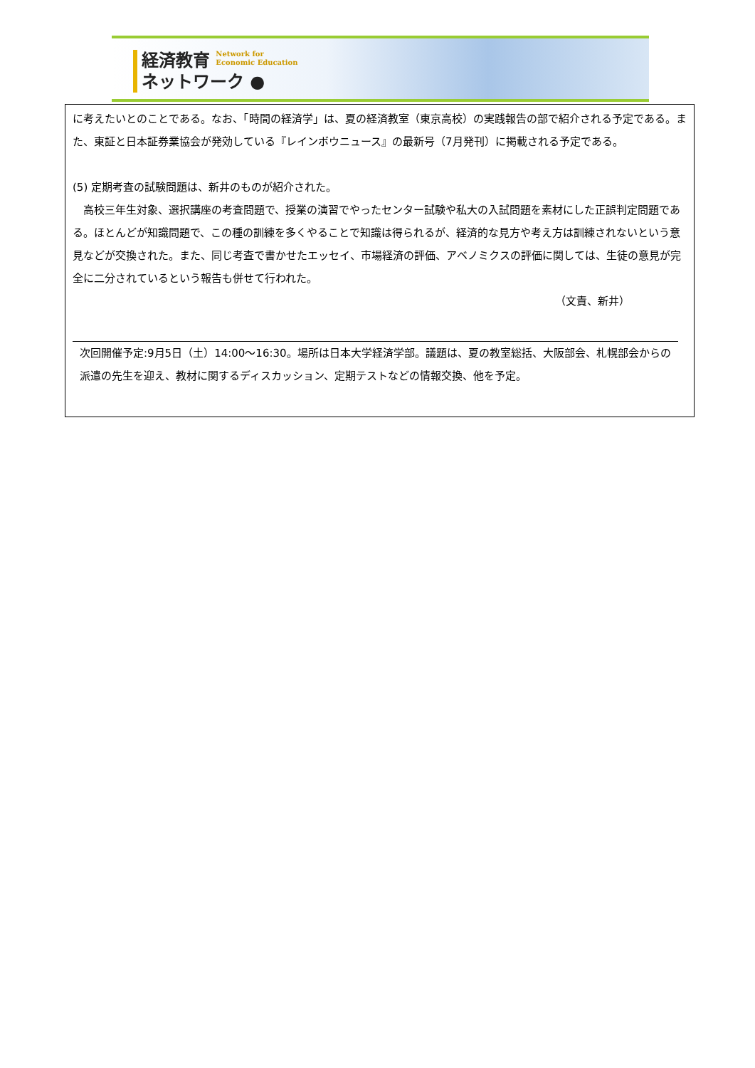経済教育 Network for
Economic Education
ネットワーク ●
に考えたいとのことである。なお、「時間の経済学」は、夏の経済教室（東京高校）の実践報告の部で紹介される予定である。また、東証と日本証券業協会が発効している『レインボウニュース』の最新号（7月発刊）に掲載される予定である。
(5) 定期考査の試験問題は、新井のものが紹介された。
　高校三年生対象、選択講座の考査問題で、授業の演習でやったセンター試験や私大の入試問題を素材にした正誤判定問題である。ほとんどが知識問題で、この種の訓練を多くやることで知識は得られるが、経済的な見方や考え方は訓練されないという意見などが交換された。また、同じ考査で書かせたエッセイ、市場経済の評価、アベノミクスの評価に関しては、生徒の意見が完全に二分されているという報告も併せて行われた。
（文責、新井）
次回開催予定:9月5日（土）14:00～16:30。場所は日本大学経済学部。議題は、夏の教室総括、大阪部会、札幌部会からの派遣の先生を迎え、教材に関するディスカッション、定期テストなどの情報交換、他を予定。